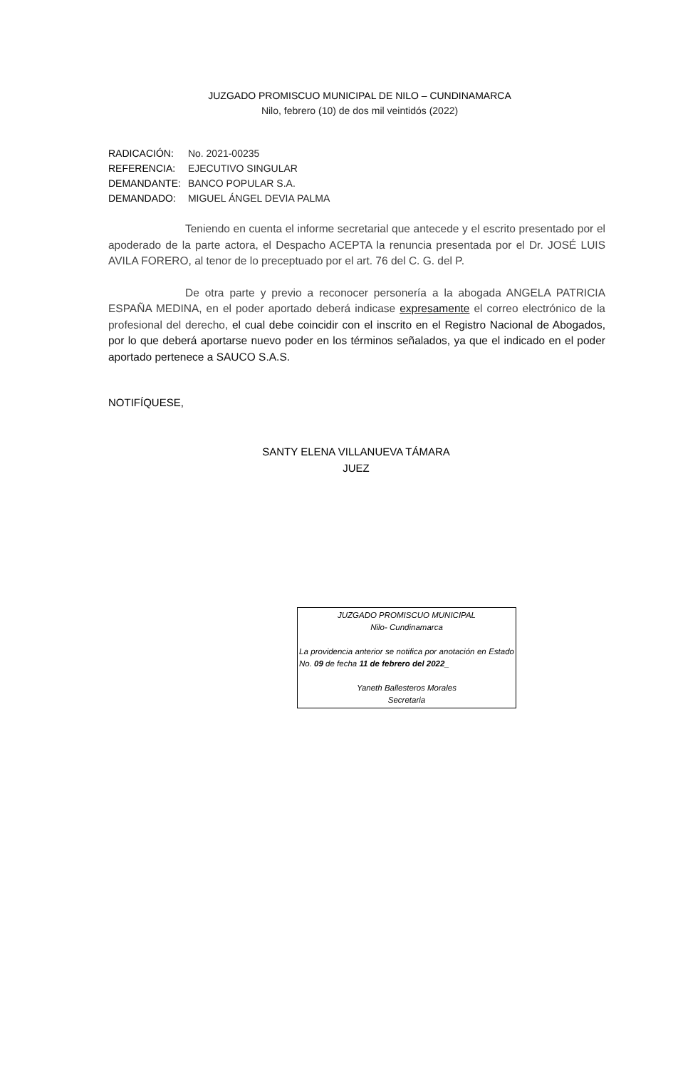JUZGADO PROMISCUO MUNICIPAL DE NILO – CUNDINAMARCA
Nilo, febrero (10) de dos mil veintidós (2022)
RADICACIÓN: No. 2021-00235
REFERENCIA: EJECUTIVO SINGULAR
DEMANDANTE: BANCO POPULAR S.A.
DEMANDADO: MIGUEL ÁNGEL DEVIA PALMA
Teniendo en cuenta el informe secretarial que antecede y el escrito presentado por el apoderado de la parte actora, el Despacho ACEPTA la renuncia presentada por el Dr. JOSÉ LUIS AVILA FORERO, al tenor de lo preceptuado por el art. 76 del C. G. del P.
De otra parte y previo a reconocer personería a la abogada ANGELA PATRICIA ESPAÑA MEDINA, en el poder aportado deberá indicase expresamente el correo electrónico de la profesional del derecho, el cual debe coincidir con el inscrito en el Registro Nacional de Abogados, por lo que deberá aportarse nuevo poder en los términos señalados, ya que el indicado en el poder aportado pertenece a SAUCO S.A.S.
NOTIFÍQUESE,
SANTY ELENA VILLANUEVA TÁMARA
JUEZ
JUZGADO PROMISCUO MUNICIPAL
Nilo- Cundinamarca
La providencia anterior se notifica por anotación en Estado No. 09 de fecha 11 de febrero del 2022_
Yaneth Ballesteros Morales
Secretaria